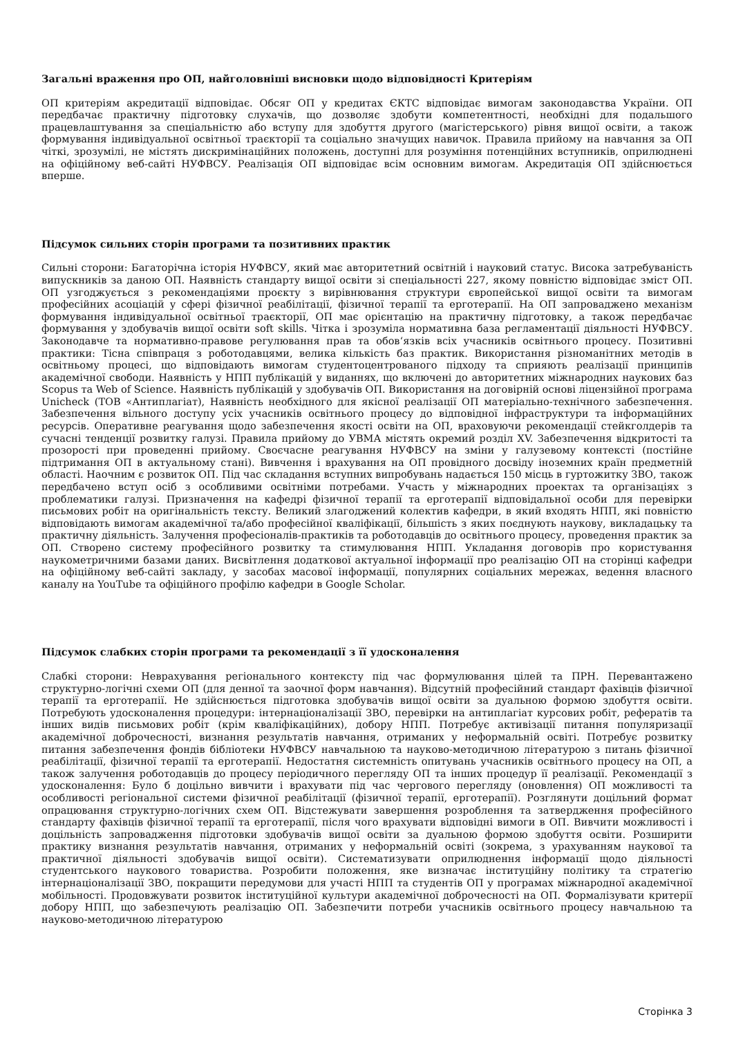Загальні враження про ОП, найголовніші висновки щодо відповідності Критеріям
ОП критеріям акредитації відповідає. Обсяг ОП у кредитах ЄКТС відповідає вимогам законодавства України. ОП передбачає практичну підготовку слухачів, що дозволяє здобути компетентності, необхідні для подальшого працевлаштування за спеціальністю або вступу для здобуття другого (магістерського) рівня вищої освіти, а також формування індивідуальної освітньої траєкторії та соціально значущих навичок. Правила прийому на навчання за ОП чіткі, зрозумілі, не містять дискримінаційних положень, доступні для розуміння потенційних вступників, оприлюднені на офіційному веб-сайті НУФВСУ. Реалізація ОП відповідає всім основним вимогам. Акредитація ОП здійснюється вперше.
Підсумок сильних сторін програми та позитивних практик
Сильні сторони: Багаторічна історія НУФВСУ, який має авторитетний освітній і науковий статус. Висока затребуваність випускників за даною ОП. Наявність стандарту вищої освіти зі спеціальності 227, якому повністю відповідає зміст ОП. ОП узгоджується з рекомендаціями проєкту з вирівнювання структури європейської вищої освіти та вимогам професійних асоціацій у сфері фізичної реабілітації, фізичної терапії та ерготерапії. На ОП запроваджено механізм формування індивідуальної освітньої траєкторії, ОП має орієнтацію на практичну підготовку, а також передбачає формування у здобувачів вищої освіти soft skills. Чітка і зрозуміла нормативна база регламентації діяльності НУФВСУ. Законодавче та нормативно-правове регулювання прав та обов‘язків всіх учасників освітнього процесу. Позитивні практики: Тісна співпраця з роботодавцями, велика кількість баз практик. Використання різноманітних методів в освітньому процесі, що відповідають вимогам студентоцентрованого підходу та сприяють реалізації принципів академічної свободи. Наявність у НПП публікацій у виданнях, що включені до авторитетних міжнародних наукових баз Scopus та Web of Science. Наявність публікацій у здобувачів ОП. Використання на договірній основі ліцензійної програма Unicheck (ТОВ «Антиплагіат), Наявність необхідного для якісної реалізації ОП матеріально-технічного забезпечення. Забезпечення вільного доступу усіх учасників освітнього процесу до відповідної інфраструктури та інформаційних ресурсів. Оперативне реагування щодо забезпечення якості освіти на ОП, враховуючи рекомендації стейкголдерів та сучасні тенденції розвитку галузі. Правила прийому до УВМА містять окремий розділ XV. Забезпечення відкритості та прозорості при проведенні прийому. Своєчасне реагування НУФВСУ на зміни у галузевому контексті (постійне підтримання ОП в актуальному стані). Вивчення і врахування на ОП провідного досвіду іноземних країн предметній області. Наочним є розвиток ОП. Під час складання вступних випробувань надається 150 місць в гуртожитку ЗВО, також передбачено вступ осіб з особливими освітніми потребами. Участь у міжнародних проектах та організаціях з проблематики галузі. Призначення на кафедрі фізичної терапії та ерготерапії відповідальної особи для перевірки письмових робіт на оригінальність тексту. Великий злагоджений колектив кафедри, в який входять НПП, які повністю відповідають вимогам академічної та/або професійної кваліфікації, більшість з яких поєднують наукову, викладацьку та практичну діяльність. Залучення професіоналів-практиків та роботодавців до освітнього процесу, проведення практик за ОП. Створено систему професійного розвитку та стимулювання НПП. Укладання договорів про користування наукометричними базами даних. Висвітлення додаткової актуальної інформації про реалізацію ОП на сторінці кафедри на офіційному веб-сайті закладу, у засобах масової інформації, популярних соціальних мережах, ведення власного каналу на YouTube та офіційного профілю кафедри в Google Scholar.
Підсумок слабких сторін програми та рекомендації з її удосконалення
Слабкі сторони: Неврахування регіонального контексту під час формулювання цілей та ПРН. Перевантажено структурно-логічні схеми ОП (для денної та заочної форм навчання). Відсутній професійний стандарт фахівців фізичної терапії та ерготерапії. Не здійснюється підготовка здобувачів вищої освіти за дуальною формою здобуття освіти. Потребують удосконалення процедури: інтернаціоналізації ЗВО, перевірки на антиплагіат курсових робіт, рефератів та інших видів письмових робіт (крім кваліфікаційних), добору НПП. Потребує активізації питання популяризації академічної доброчесності, визнання результатів навчання, отриманих у неформальній освіті. Потребує розвитку питання забезпечення фондів бібліотеки НУФВСУ навчальною та науково-методичною літературою з питань фізичної реабілітації, фізичної терапії та ерготерапії. Недостатня системність опитувань учасників освітнього процесу на ОП, а також залучення роботодавців до процесу періодичного перегляду ОП та інших процедур її реалізації. Рекомендації з удосконалення: Було б доцільно вивчити і врахувати під час чергового перегляду (оновлення) ОП можливості та особливості регіональної системи фізичної реабілітації (фізичної терапії, ерготерапії). Розглянути доцільний формат опрацювання структурно-логічних схем ОП. Відстежувати завершення розроблення та затвердження професійного стандарту фахівців фізичної терапії та ерготерапії, після чого врахувати відповідні вимоги в ОП. Вивчити можливості і доцільність запровадження підготовки здобувачів вищої освіти за дуальною формою здобуття освіти. Розширити практику визнання результатів навчання, отриманих у неформальній освіті (зокрема, з урахуванням наукової та практичної діяльності здобувачів вищої освіти). Систематизувати оприлюднення інформації щодо діяльності студентського наукового товариства. Розробити положення, яке визначає інституційну політику та стратегію інтернаціоналізації ЗВО, покращити передумови для участі НПП та студентів ОП у програмах міжнародної академічної мобільності. Продовжувати розвиток інституційної культури академічної доброчесності на ОП. Формалізувати критерії добору НПП, що забезпечують реалізацію ОП. Забезпечити потреби учасників освітнього процесу навчальною та науково-методичною літературою
Сторінка 3